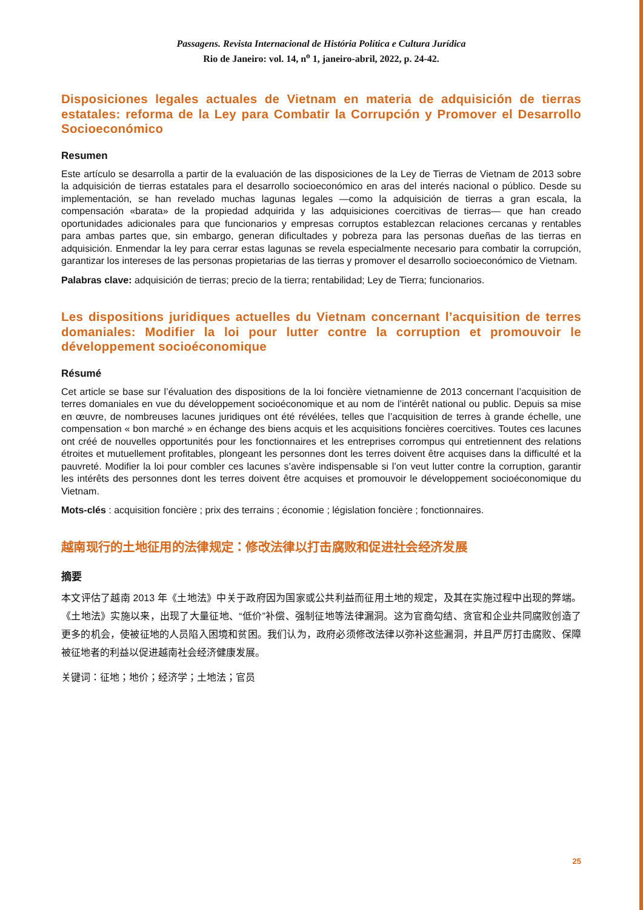Passagens. Revista Internacional de História Política e Cultura Jurídica
Rio de Janeiro: vol. 14, n<sup>o</sup> 1, janeiro-abril, 2022, p. 24-42.
Disposiciones legales actuales de Vietnam en materia de adquisición de tierras estatales: reforma de la Ley para Combatir la Corrupción y Promover el Desarrollo Socioeconómico
Resumen
Este artículo se desarrolla a partir de la evaluación de las disposiciones de la Ley de Tierras de Vietnam de 2013 sobre la adquisición de tierras estatales para el desarrollo socioeconómico en aras del interés nacional o público. Desde su implementación, se han revelado muchas lagunas legales —como la adquisición de tierras a gran escala, la compensación «barata» de la propiedad adquirida y las adquisiciones coercitivas de tierras— que han creado oportunidades adicionales para que funcionarios y empresas corruptos establezcan relaciones cercanas y rentables para ambas partes que, sin embargo, generan dificultades y pobreza para las personas dueñas de las tierras en adquisición. Enmendar la ley para cerrar estas lagunas se revela especialmente necesario para combatir la corrupción, garantizar los intereses de las personas propietarias de las tierras y promover el desarrollo socioeconómico de Vietnam.
Palabras clave: adquisición de tierras; precio de la tierra; rentabilidad; Ley de Tierra; funcionarios.
Les dispositions juridiques actuelles du Vietnam concernant l’acquisition de terres domaniales: Modifier la loi pour lutter contre la corruption et promouvoir le développement socioéconomique
Résumé
Cet article se base sur l’évaluation des dispositions de la loi foncière vietnamienne de 2013 concernant l’acquisition de terres domaniales en vue du développement socioéconomique et au nom de l’intérêt national ou public. Depuis sa mise en œuvre, de nombreuses lacunes juridiques ont été révélées, telles que l’acquisition de terres à grande échelle, une compensation « bon marché » en échange des biens acquis et les acquisitions foncières coercitives. Toutes ces lacunes ont créé de nouvelles opportunités pour les fonctionnaires et les entreprises corrompus qui entretiennent des relations étroites et mutuellement profitables, plongeant les personnes dont les terres doivent être acquises dans la difficulté et la pauvreté. Modifier la loi pour combler ces lacunes s’avère indispensable si l’on veut lutter contre la corruption, garantir les intérêts des personnes dont les terres doivent être acquises et promouvoir le développement socioéconomique du Vietnam.
Mots-clés : acquisition foncière ; prix des terrains ; économie ; législation foncière ; fonctionnaires.
越南现行的土地征用的法律规定：修改法律以打击腐败和促进社会经济发展
摘要
本文评估了越南 2013 年《土地法》中关于政府因为国家或公共利益而征用土地的规定，及其在实施过程中出现的弊端。《土地法》实施以来，出现了大量征地、“低价”补偿、强制征地等法律漏洞。这为官商勾结、贪官和企业共同腐败创造了更多的机会，使被征地的人员陷入困境和贫困。我们认为，政府必须修改法律以弥补这些漏洞，并且严厉打击腐败、保障被征地者的利益以促进越南社会经济健康发展。
关键词：征地；地价；经济学；土地法；官员
25